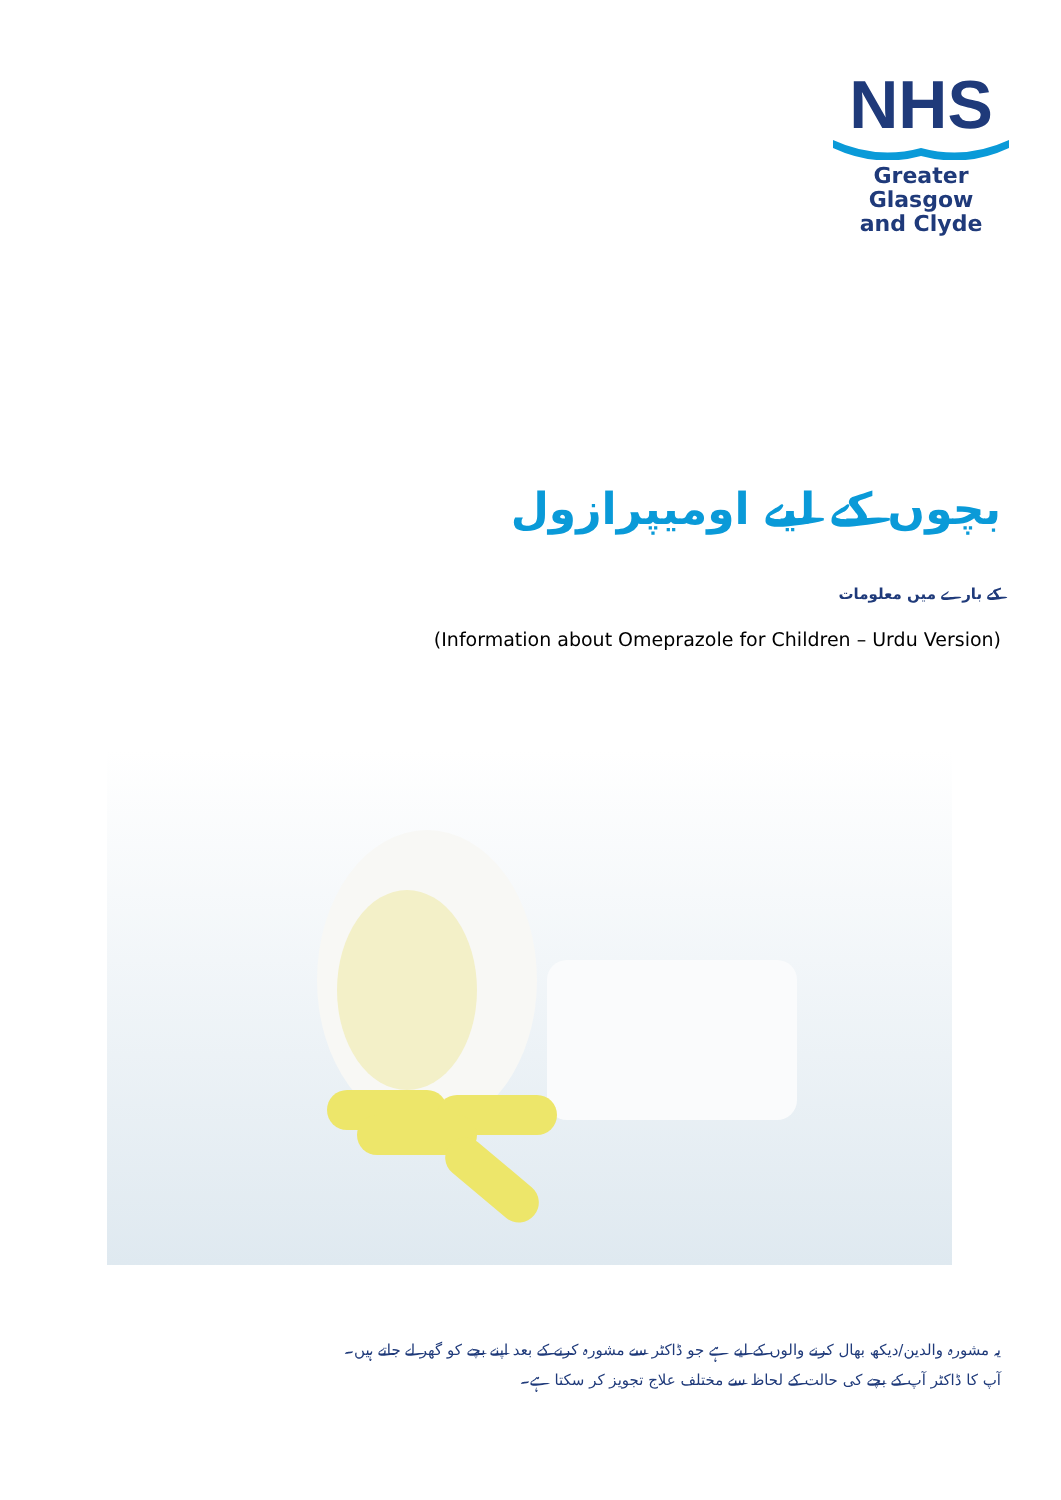NHS
Greater Glasgow
and Clyde
بچوں کے لیے اومیپرازول
کے بارے میں معلومات
(Information about Omeprazole for Children – Urdu Version)
یہ مشورہ والدین/دیکھ بھال کرنے والوں کے لیے ہے جو ڈاکٹر سے مشورہ کرنے کے بعد اپنے بچے کو گھر لے جاتے ہیں۔
آپ کا ڈاکٹر آپ کے بچے کی حالت کے لحاظ سے مختلف علاج تجویز کر سکتا ہے۔